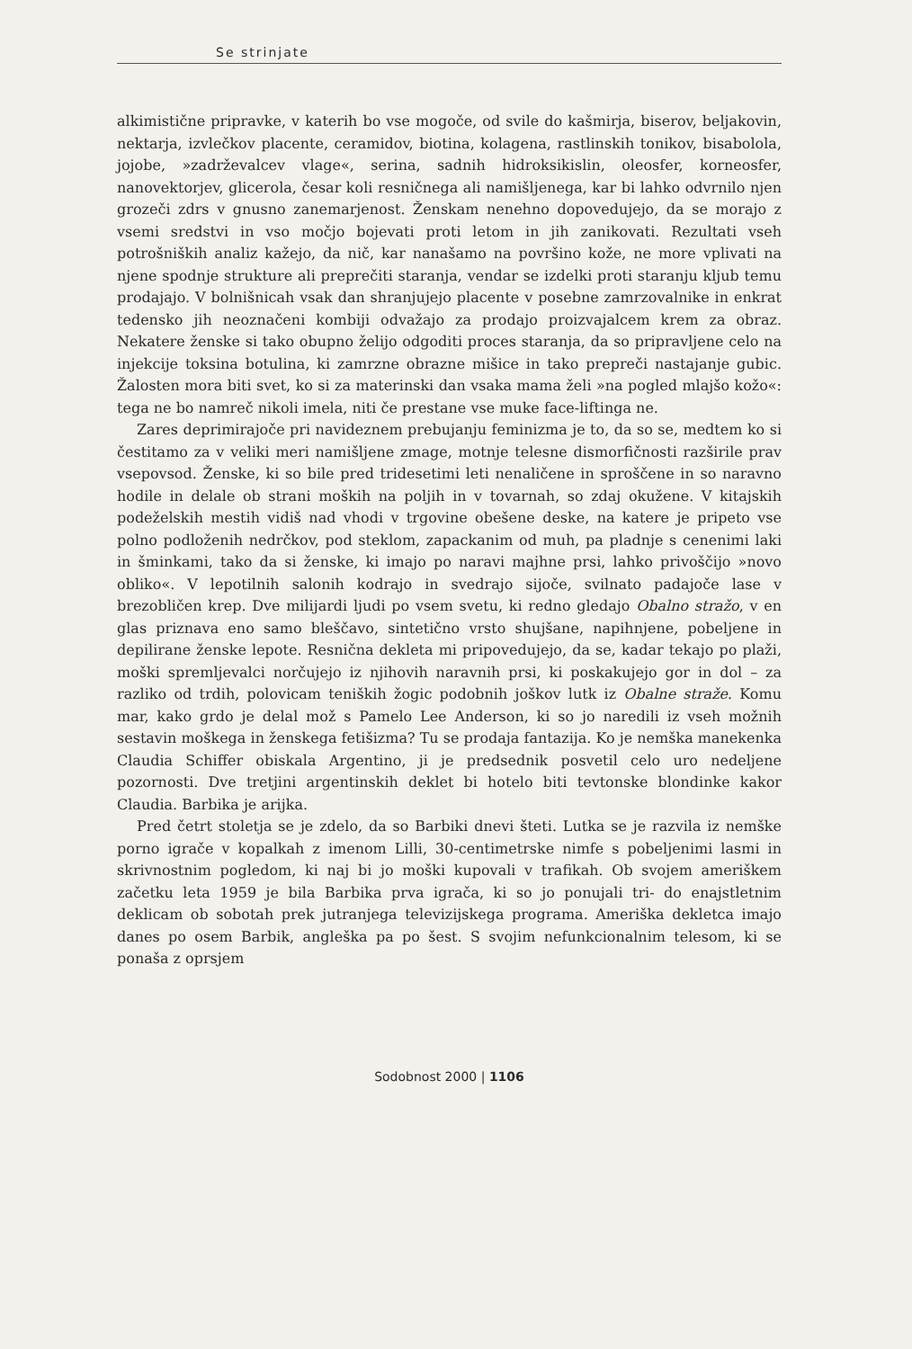Se strinjate
alkimistične pripravke, v katerih bo vse mogoče, od svile do kašmirja, biserov, beljakovin, nektarja, izvlečkov placente, ceramidov, biotina, kolagena, rastlinskih tonikov, bisabolola, jojobe, »zadrževalcev vlage«, serina, sadnih hidroksikislin, oleosfer, korneosfer, nanovektorjev, glicerola, česar koli resničnega ali namišljenega, kar bi lahko odvrnilo njen grozeči zdrs v gnusno zanemarjenost. Ženskam nenehno dopovedujejo, da se morajo z vsemi sredstvi in vso močjo bojevati proti letom in jih zanikovati. Rezultati vseh potrošniških analiz kažejo, da nič, kar nanašamo na površino kože, ne more vplivati na njene spodnje strukture ali preprečiti staranja, vendar se izdelki proti staranju kljub temu prodajajo. V bolnišnicah vsak dan shranjujejo placente v posebne zamrzovalnike in enkrat tedensko jih neoznačeni kombiji odvažajo za prodajo proizvajalcem krem za obraz. Nekatere ženske si tako obupno želijo odgoditi proces staranja, da so pripravljene celo na injekcije toksina botulina, ki zamrzne obrazne mišice in tako prepreči nastajanje gubic. Žalosten mora biti svet, ko si za materinski dan vsaka mama želi »na pogled mlajšo kožo«: tega ne bo namreč nikoli imela, niti če prestane vse muke face-liftinga ne.
Zares deprimirajoče pri navideznem prebujanju feminizma je to, da so se, medtem ko si čestitamo za v veliki meri namišljene zmage, motnje telesne dismorfičnosti razširile prav vsepovsod. Ženske, ki so bile pred tridesetimi leti nenaličene in sproščene in so naravno hodile in delale ob strani moških na poljih in v tovarnah, so zdaj okužene. V kitajskih podeželskih mestih vidiš nad vhodi v trgovine obešene deske, na katere je pripeto vse polno podloženih nedrčkov, pod steklom, zapackanim od muh, pa pladnje s cenenimi laki in šminkami, tako da si ženske, ki imajo po naravi majhne prsi, lahko privoščijo »novo obliko«. V lepotilnih salonih kodrajo in svedrajo sijoče, svilnato padajoče lase v brezobličen krep. Dve milijardi ljudi po vsem svetu, ki redno gledajo Obalno stražo, v en glas priznava eno samo bleščavo, sintetično vrsto shujšane, napihnjene, pobeljene in depilirane ženske lepote. Resnična dekleta mi pripovedujejo, da se, kadar tekajo po plaži, moški spremljevalci norčujejo iz njihovih naravnih prsi, ki poskakujejo gor in dol – za razliko od trdih, polovicam teniških žogic podobnih joškov lutk iz Obalne straže. Komu mar, kako grdo je delal mož s Pamelo Lee Anderson, ki so jo naredili iz vseh možnih sestavin moškega in ženskega fetišizma? Tu se prodaja fantazija. Ko je nemška manekenka Claudia Schiffer obiskala Argentino, ji je predsednik posvetil celo uro nedeljene pozornosti. Dve tretjini argentinskih deklet bi hotelo biti tevtonske blondinke kakor Claudia. Barbika je arijka.
Pred četrt stoletja se je zdelo, da so Barbiki dnevi šteti. Lutka se je razvila iz nemške porno igrače v kopalkah z imenom Lilli, 30-centimetrske nimfe s pobeljenimi lasmi in skrivnostnim pogledom, ki naj bi jo moški kupovali v trafikah. Ob svojem ameriškem začetku leta 1959 je bila Barbika prva igrača, ki so jo ponujali tri- do enajstletnim deklicam ob sobotah prek jutranjega televizijskega programa. Ameriška dekletca imajo danes po osem Barbik, angleška pa po šest. S svojim nefunkcionalnim telesom, ki se ponaša z oprsjem
Sodobnost 2000 | 1106